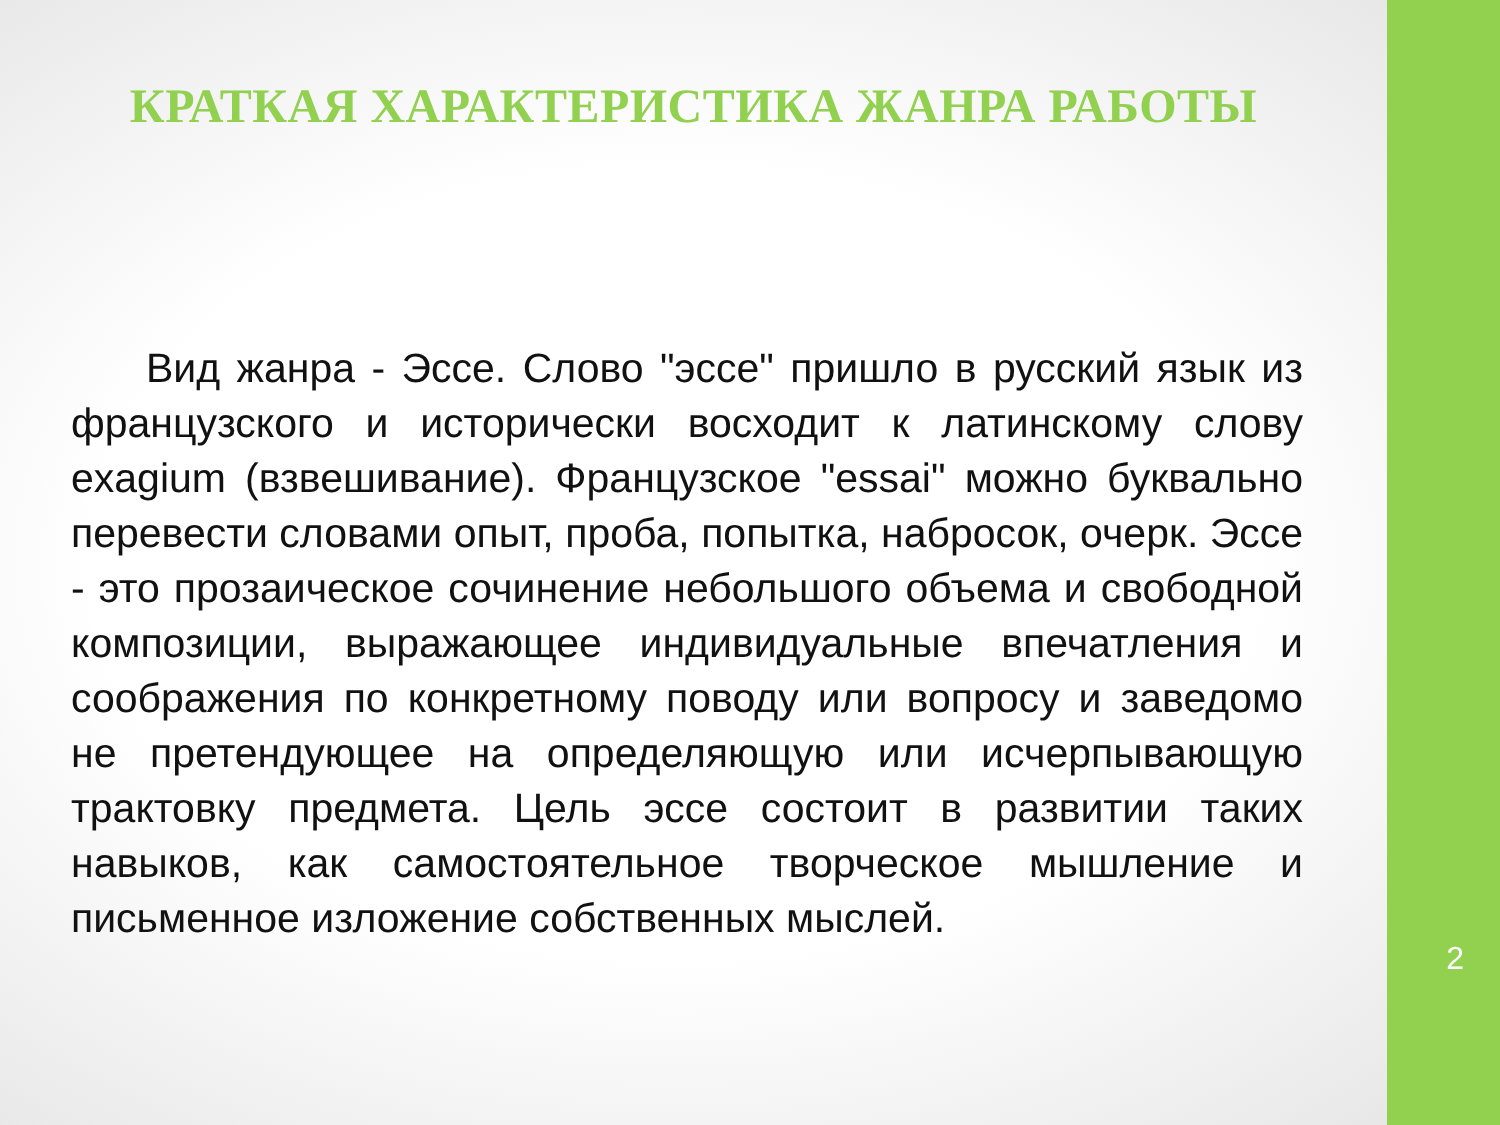КРАТКАЯ ХАРАКТЕРИСТИКА ЖАНРА РАБОТЫ
Вид жанра - Эссе. Слово "эссе" пришло в русский язык из французского и исторически восходит к латинскому слову exagium (взвешивание). Французское "essai" можно буквально перевести словами опыт, проба, попытка, набросок, очерк. Эссе - это прозаическое сочинение небольшого объема и свободной композиции, выражающее индивидуальные впечатления и соображения по конкретному поводу или вопросу и заведомо не претендующее на определяющую или исчерпывающую трактовку предмета. Цель эссе состоит в развитии таких навыков, как самостоятельное творческое мышление и письменное изложение собственных мыслей.
2